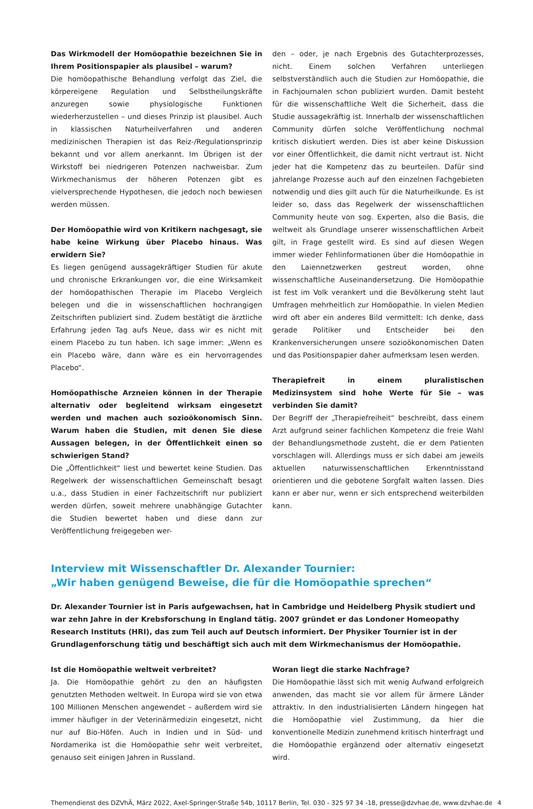Das Wirkmodell der Homöopathie bezeichnen Sie in Ihrem Positionspapier als plausibel – warum?
Die homöopathische Behandlung verfolgt das Ziel, die körpereigene Regulation und Selbstheilungskräfte anzuregen sowie physiologische Funktionen wiederherzustellen – und dieses Prinzip ist plausibel. Auch in klassischen Naturheilverfahren und anderen medizinischen Therapien ist das Reiz-/Regulationsprinzip bekannt und vor allem anerkannt. Im Übrigen ist der Wirkstoff bei niedrigeren Potenzen nachweisbar. Zum Wirkmechanismus der höheren Potenzen gibt es vielversprechende Hypothesen, die jedoch noch bewiesen werden müssen.
Der Homöopathie wird von Kritikern nachgesagt, sie habe keine Wirkung über Placebo hinaus. Was erwidern Sie?
Es liegen genügend aussagekräftiger Studien für akute und chronische Erkrankungen vor, die eine Wirksamkeit der homöopathischen Therapie im Placebo Vergleich belegen und die in wissenschaftlichen hochrangigen Zeitschriften publiziert sind. Zudem bestätigt die ärztliche Erfahrung jeden Tag aufs Neue, dass wir es nicht mit einem Placebo zu tun haben. Ich sage immer: „Wenn es ein Placebo wäre, dann wäre es ein hervorragendes Placebo“.
Homöopathische Arzneien können in der Therapie alternativ oder begleitend wirksam eingesetzt werden und machen auch sozioökonomisch Sinn. Warum haben die Studien, mit denen Sie diese Aussagen belegen, in der Öffentlichkeit einen so schwierigen Stand?
Die „Öffentlichkeit“ liest und bewertet keine Studien. Das Regelwerk der wissenschaftlichen Gemeinschaft besagt u.a., dass Studien in einer Fachzeitschrift nur publiziert werden dürfen, soweit mehrere unabhängige Gutachter die Studien bewertet haben und diese dann zur Veröffentlichung freigegeben wer-
den – oder, je nach Ergebnis des Gutachterprozesses, nicht. Einem solchen Verfahren unterliegen selbstverständlich auch die Studien zur Homöopathie, die in Fachjournalen schon publiziert wurden. Damit besteht für die wissenschaftliche Welt die Sicherheit, dass die Studie aussagekräftig ist. Innerhalb der wissenschaftlichen Community dürfen solche Veröffentlichung nochmal kritisch diskutiert werden. Dies ist aber keine Diskussion vor einer Öffentlichkeit, die damit nicht vertraut ist. Nicht jeder hat die Kompetenz das zu beurteilen. Dafür sind jahrelange Prozesse auch auf den einzelnen Fachgebieten notwendig und dies gilt auch für die Naturheilkunde. Es ist leider so, dass das Regelwerk der wissenschaftlichen Community heute von sog. Experten, also die Basis, die weltweit als Grundlage unserer wissenschaftlichen Arbeit gilt, in Frage gestellt wird. Es sind auf diesen Wegen immer wieder Fehlinformationen über die Homöopathie in den Laiennetzwerken gestreut worden, ohne wissenschaftliche Auseinandersetzung. Die Homöopathie ist fest im Volk verankert und die Bevölkerung steht laut Umfragen mehrheitlich zur Homöopathie. In vielen Medien wird oft aber ein anderes Bild vermittelt: Ich denke, dass gerade Politiker und Entscheider bei den Krankenversicherungen unsere sozioökonomischen Daten und das Positionspapier daher aufmerksam lesen werden.
Therapiefreit in einem pluralistischen Medizinsystem sind hohe Werte für Sie – was verbinden Sie damit?
Der Begriff der „Therapiefreiheit“ beschreibt, dass einem Arzt aufgrund seiner fachlichen Kompetenz die freie Wahl der Behandlungsmethode zusteht, die er dem Patienten vorschlagen will. Allerdings muss er sich dabei am jeweils aktuellen naturwissenschaftlichen Erkenntnisstand orientieren und die gebotene Sorgfalt walten lassen. Dies kann er aber nur, wenn er sich entsprechend weiterbilden kann.
Interview mit Wissenschaftler Dr. Alexander Tournier:
„Wir haben genügend Beweise, die für die Homöopathie sprechen“
Dr. Alexander Tournier ist in Paris aufgewachsen, hat in Cambridge und Heidelberg Physik studiert und war zehn Jahre in der Krebsforschung in England tätig. 2007 gründet er das Londoner Homeopathy Research Instituts (HRI), das zum Teil auch auf Deutsch informiert. Der Physiker Tournier ist in der Grundlagenforschung tätig und beschäftigt sich auch mit dem Wirkmechanismus der Homöopathie.
Ist die Homöopathie weltweit verbreitet?
Ja. Die Homöopathie gehört zu den an häufigsten genutzten Methoden weltweit. In Europa wird sie von etwa 100 Millionen Menschen angewendet – außerdem wird sie immer häufiger in der Veterinärmedizin eingesetzt, nicht nur auf Bio-Höfen. Auch in Indien und in Süd- und Nordamerika ist die Homöopathie sehr weit verbreitet, genauso seit einigen Jahren in Russland.
Woran liegt die starke Nachfrage?
Die Homöopathie lässt sich mit wenig Aufwand erfolgreich anwenden, das macht sie vor allem für ärmere Länder attraktiv. In den industrialisierten Ländern hingegen hat die Homöopathie viel Zustimmung, da hier die konventionelle Medizin zunehmend kritisch hinterfragt und die Homöopathie ergänzend oder alternativ eingesetzt wird.
Themendienst des DZVhÄ, März 2022, Axel-Springer-Straße 54b, 10117 Berlin, Tel. 030 - 325 97 34 -18, presse@dzvhae.de, www.dzvhae.de 4